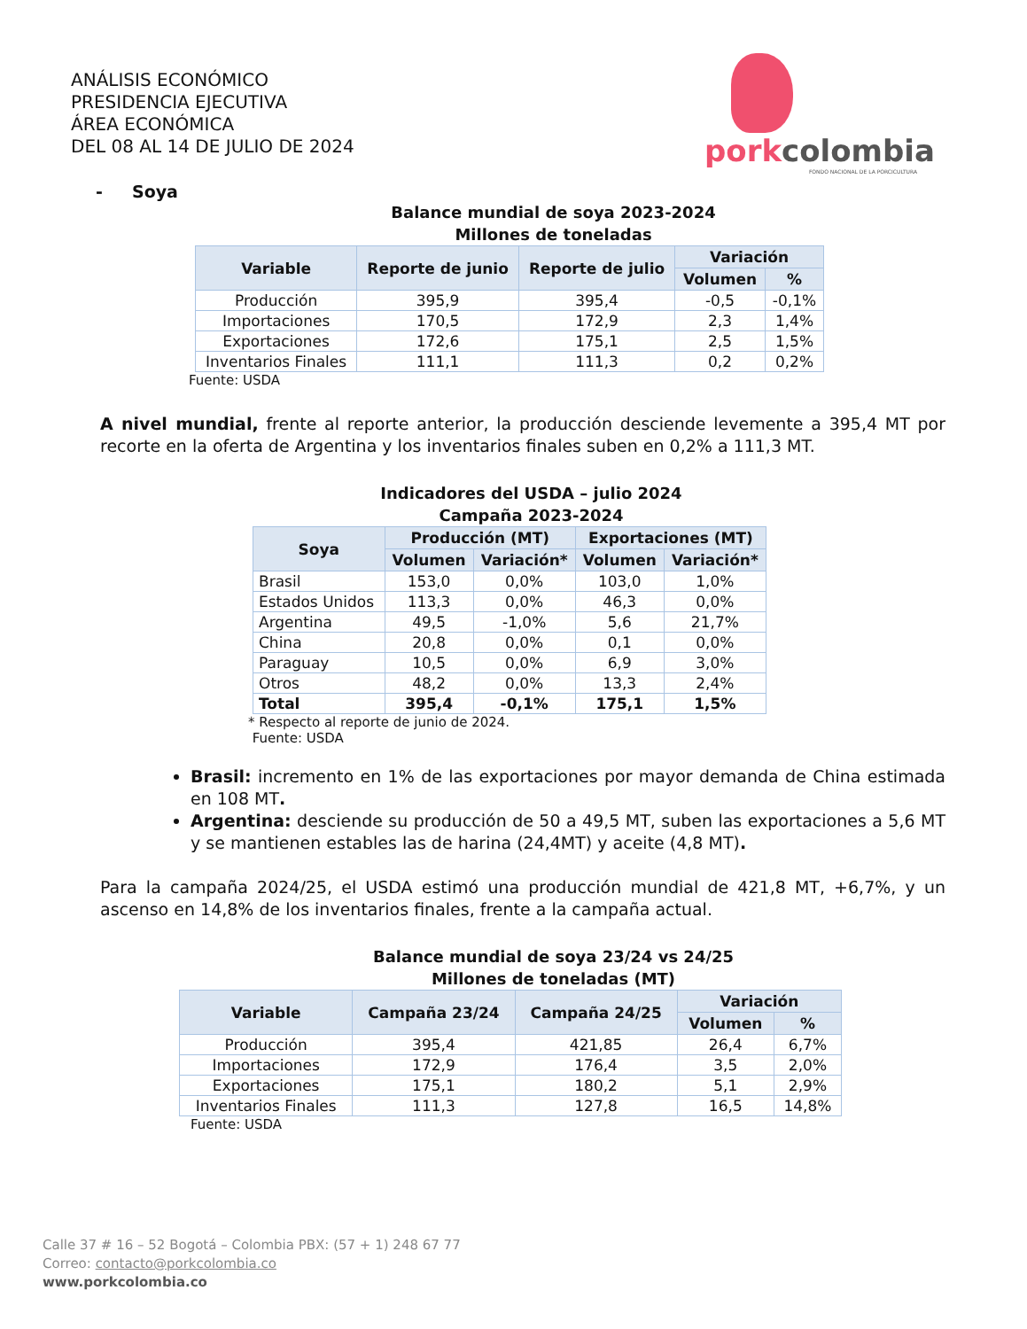ANÁLISIS ECONÓMICO
PRESIDENCIA EJECUTIVA
ÁREA ECONÓMICA
DEL 08 AL 14 DE JULIO DE 2024
porkcolombia
FONDO NACIONAL DE LA PORCICULTURA
- Soya
Balance mundial de soya 2023-2024
Millones de toneladas
| Variable | Reporte de junio | Reporte de julio | Variación | |
| --- | --- | --- | --- | --- |
| | | | Volumen | % |
| Producción | 395,9 | 395,4 | -0,5 | -0,1% |
| Importaciones | 170,5 | 172,9 | 2,3 | 1,4% |
| Exportaciones | 172,6 | 175,1 | 2,5 | 1,5% |
| Inventarios Finales | 111,1 | 111,3 | 0,2 | 0,2% |
Fuente: USDA
A nivel mundial, frente al reporte anterior, la producción desciende levemente a 395,4 MT por recorte en la oferta de Argentina y los inventarios finales suben en 0,2% a 111,3 MT.
Indicadores del USDA – julio 2024
Campaña 2023-2024
| Soya | Producción (MT) | | Exportaciones (MT) | |
| --- | --- | --- | --- | --- |
| | Volumen | Variación* | Volumen | Variación* |
| Brasil | 153,0 | 0,0% | 103,0 | 1,0% |
| Estados Unidos | 113,3 | 0,0% | 46,3 | 0,0% |
| Argentina | 49,5 | -1,0% | 5,6 | 21,7% |
| China | 20,8 | 0,0% | 0,1 | 0,0% |
| Paraguay | 10,5 | 0,0% | 6,9 | 3,0% |
| Otros | 48,2 | 0,0% | 13,3 | 2,4% |
| Total | 395,4 | -0,1% | 175,1 | 1,5% |
* Respecto al reporte de junio de 2024.
Fuente: USDA
Brasil: incremento en 1% de las exportaciones por mayor demanda de China estimada en 108 MT.
Argentina: desciende su producción de 50 a 49,5 MT, suben las exportaciones a 5,6 MT y se mantienen estables las de harina (24,4MT) y aceite (4,8 MT).
Para la campaña 2024/25, el USDA estimó una producción mundial de 421,8 MT, +6,7%, y un ascenso en 14,8% de los inventarios finales, frente a la campaña actual.
Balance mundial de soya 23/24 vs 24/25
Millones de toneladas (MT)
| Variable | Campaña 23/24 | Campaña 24/25 | Variación | |
| --- | --- | --- | --- | --- |
| | | | Volumen | % |
| Producción | 395,4 | 421,85 | 26,4 | 6,7% |
| Importaciones | 172,9 | 176,4 | 3,5 | 2,0% |
| Exportaciones | 175,1 | 180,2 | 5,1 | 2,9% |
| Inventarios Finales | 111,3 | 127,8 | 16,5 | 14,8% |
Fuente: USDA
Calle 37 # 16 – 52 Bogotá – Colombia PBX: (57 + 1) 248 67 77
Correo: contacto@porkcolombia.co
www.porkcolombia.co